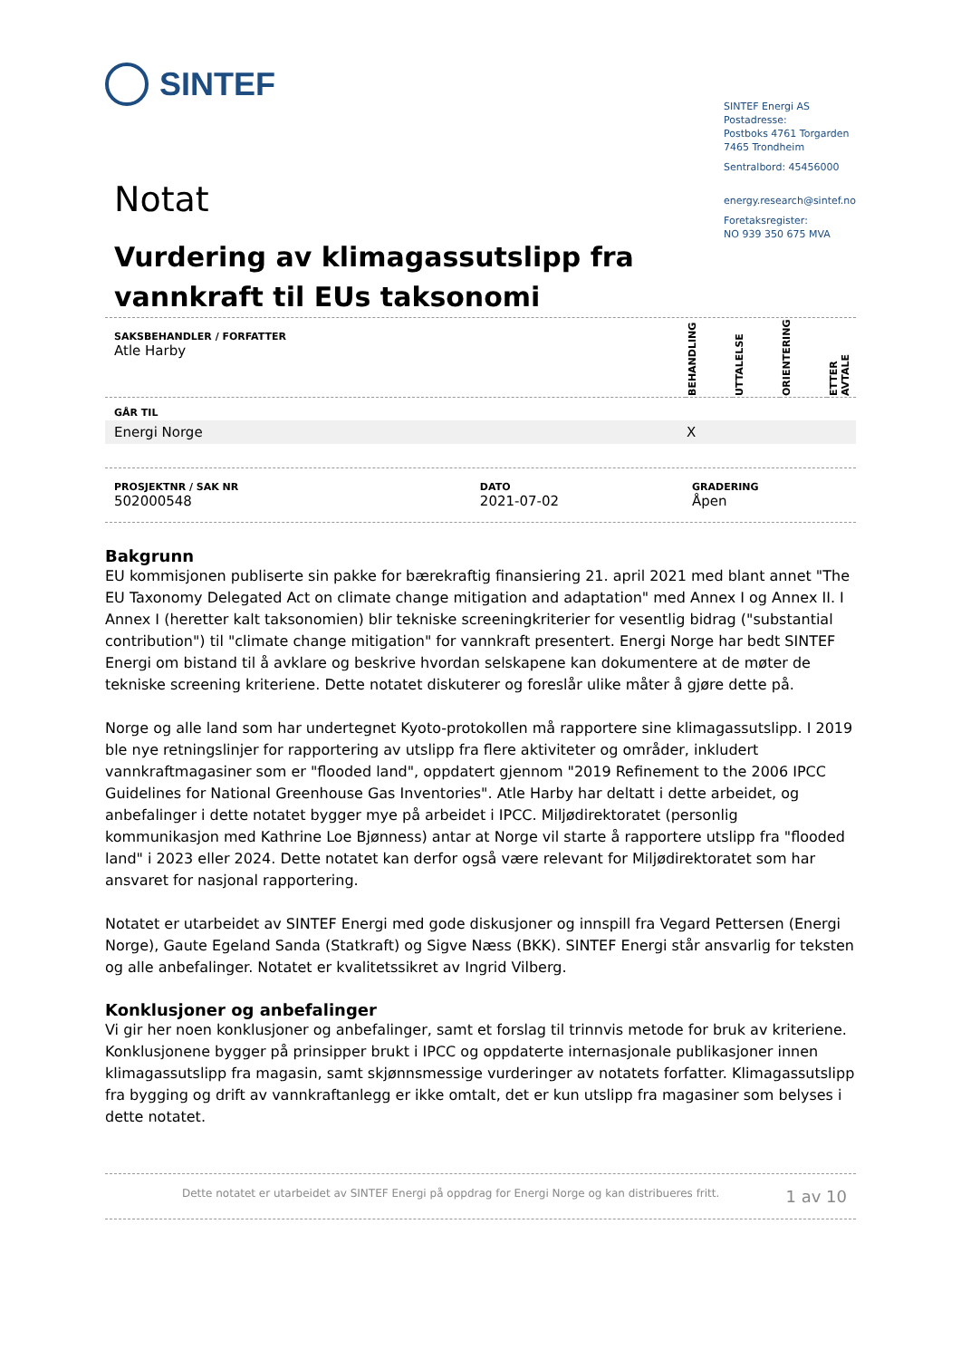SINTEF
Notat
Vurdering av klimagassutslipp fra vannkraft til EUs taksonomi
SINTEF Energi AS
Postadresse:
Postboks 4761 Torgarden
7465 Trondheim
Sentralbord: 45456000
energy.research@sintef.no
Foretaksregister:
NO 939 350 675 MVA
| SAKSBEHANDLER / FORFATTER Atle Harby | BEHANDLING | UTTALELSE | ORIENTERING | ETTER AVTALE |
| GÅR TIL | | | | |
| Energi Norge | X | | | |
| PROSJEKTNR / SAK NR 502000548 | DATO 2021-07-02 | GRADERING Åpen |
Bakgrunn
EU kommisjonen publiserte sin pakke for bærekraftig finansiering 21. april 2021 med blant annet "The EU Taxonomy Delegated Act on climate change mitigation and adaptation" med Annex I og Annex II. I Annex I (heretter kalt taksonomien) blir tekniske screeningkriterier for vesentlig bidrag ("substantial contribution") til "climate change mitigation" for vannkraft presentert. Energi Norge har bedt SINTEF Energi om bistand til å avklare og beskrive hvordan selskapene kan dokumentere at de møter de tekniske screening kriteriene. Dette notatet diskuterer og foreslår ulike måter å gjøre dette på.
Norge og alle land som har undertegnet Kyoto-protokollen må rapportere sine klimagassutslipp. I 2019 ble nye retningslinjer for rapportering av utslipp fra flere aktiviteter og områder, inkludert vannkraftmagasiner som er "flooded land", oppdatert gjennom "2019 Refinement to the 2006 IPCC Guidelines for National Greenhouse Gas Inventories". Atle Harby har deltatt i dette arbeidet, og anbefalinger i dette notatet bygger mye på arbeidet i IPCC. Miljødirektoratet (personlig kommunikasjon med Kathrine Loe Bjønness) antar at Norge vil starte å rapportere utslipp fra "flooded land" i 2023 eller 2024. Dette notatet kan derfor også være relevant for Miljødirektoratet som har ansvaret for nasjonal rapportering.
Notatet er utarbeidet av SINTEF Energi med gode diskusjoner og innspill fra Vegard Pettersen (Energi Norge), Gaute Egeland Sanda (Statkraft) og Sigve Næss (BKK). SINTEF Energi står ansvarlig for teksten og alle anbefalinger. Notatet er kvalitetssikret av Ingrid Vilberg.
Konklusjoner og anbefalinger
Vi gir her noen konklusjoner og anbefalinger, samt et forslag til trinnvis metode for bruk av kriteriene. Konklusjonene bygger på prinsipper brukt i IPCC og oppdaterte internasjonale publikasjoner innen klimagassutslipp fra magasin, samt skjønnsmessige vurderinger av notatets forfatter. Klimagassutslipp fra bygging og drift av vannkraftanlegg er ikke omtalt, det er kun utslipp fra magasiner som belyses i dette notatet.
Dette notatet er utarbeidet av SINTEF Energi på oppdrag for Energi Norge og kan distribueres fritt. 1 av 10